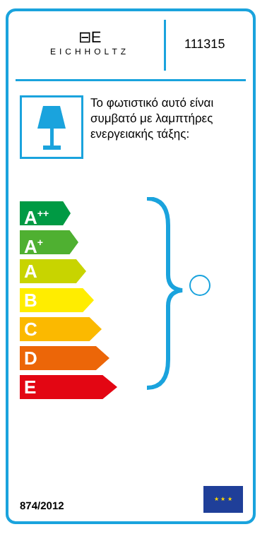⊟E
EICHHOLTZ
111315
Το φωτιστικό αυτό είναι συμβατό με λαμπτήρες ενεργειακής τάξης:
A<sup>++</sup>
A<sup>+</sup>
A
B
C
D
E
874/2012 ★ ★ ★